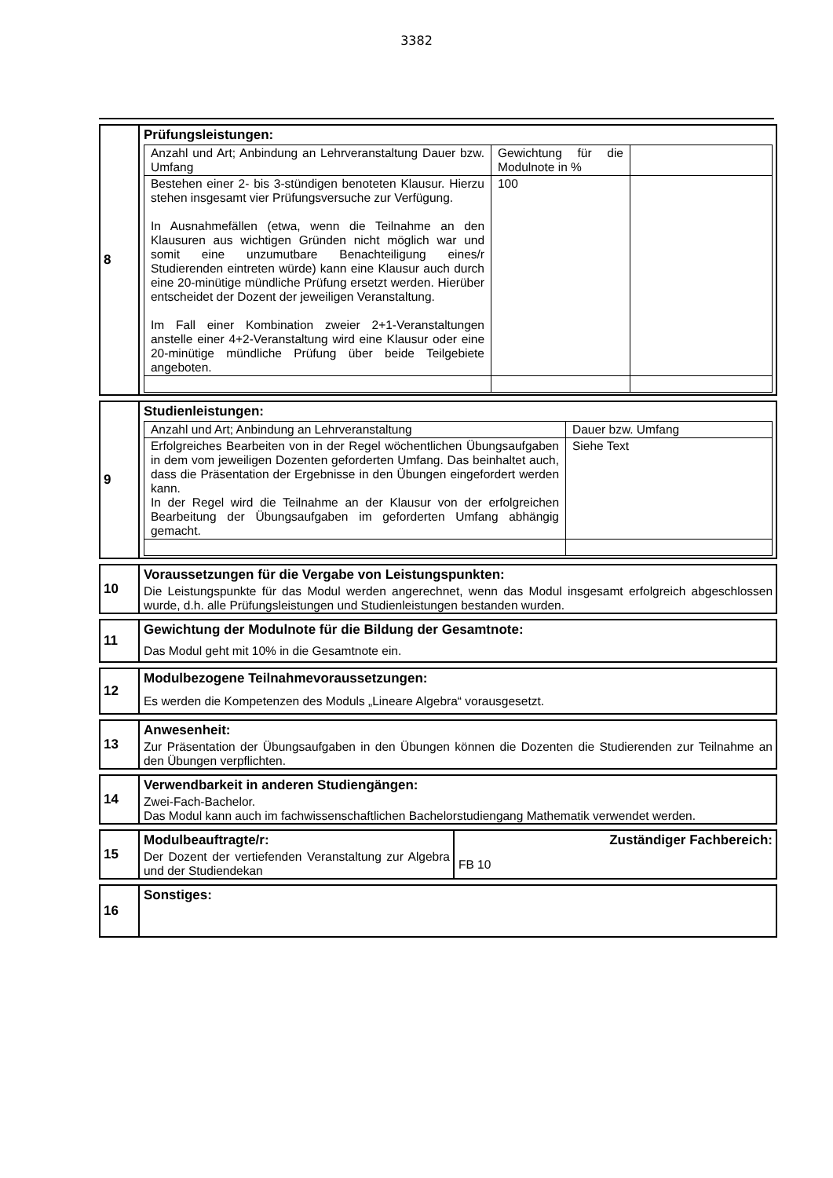3382
8 Prüfungsleistungen:
| Anzahl und Art; Anbindung an Lehrveranstaltung Dauer bzw. Umfang | Gewichtung für die Modulnote in % | |
| Bestehen einer 2- bis 3-stündigen benoteten Klausur. Hierzu stehen insgesamt vier Prüfungsversuche zur Verfügung. In Ausnahmefällen (etwa, wenn die Teilnahme an den Klausuren aus wichtigen Gründen nicht möglich war und somit eine unzumutbare Benachteiligung eines/r Studierenden eintreten würde) kann eine Klausur auch durch eine 20-minütige mündliche Prüfung ersetzt werden. Hierüber entscheidet der Dozent der jeweiligen Veranstaltung. Im Fall einer Kombination zweier 2+1-Veranstal­tungen anstelle einer 4+2-Veranstaltung wird eine Klausur oder eine 20-minütige mündliche Prüfung über beide Teilgebiete angeboten. | 100 | |
9 Studienleistungen:
| Anzahl und Art; Anbindung an Lehrveranstaltung | Dauer bzw. Umfang |
| Erfolgreiches Bearbeiten von in der Regel wöchentlichen Übungsaufgaben in dem vom jeweiligen Dozenten geforderten Umfang. Das beinhaltet auch, dass die Präsentation der Ergebnisse in den Übungen eingefordert werden kann. In der Regel wird die Teilnahme an der Klausur von der erfolgreichen Bearbeitung der Übungsaufgaben im geforderten Umfang abhängig gemacht. | Siehe Text |
10 Voraussetzungen für die Vergabe von Leistungspunkten:
Die Leistungspunkte für das Modul werden angerechnet, wenn das Modul insgesamt erfolgreich abgeschlossen wurde, d.h. alle Prüfungsleistungen und Studienleistungen bestanden wurden.
11 Gewichtung der Modulnote für die Bildung der Gesamtnote:
Das Modul geht mit 10% in die Gesamtnote ein.
12 Modulbezogene Teilnahmevoraussetzungen:
Es werden die Kompetenzen des Moduls „Lineare Algebra“ vorausgesetzt.
13 Anwesenheit:
Zur Präsentation der Übungsaufgaben in den Übungen können die Dozenten die Studierenden zur Teilnahme an den Übungen verpflichten.
14 Verwendbarkeit in anderen Studiengängen:
Zwei-Fach-Bachelor.
Das Modul kann auch im fachwissenschaftlichen Bachelorstudiengang Mathematik verwendet werden.
15 Modulbeauftragte/r:
Der Dozent der vertiefenden Veranstaltung zur Algebra und der Studiendekan
Zuständiger Fachbereich:
FB 10
16 Sonstiges: